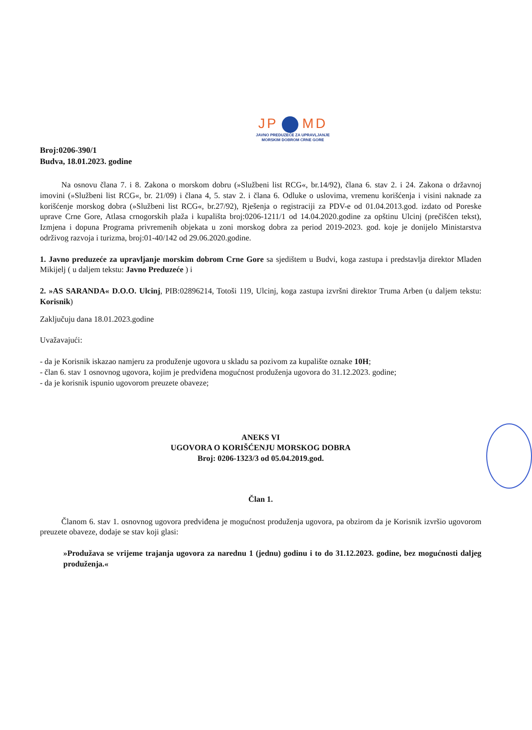JP MD
JAVNO PREDUZEĆE ZA UPRAVLJANJE
MORSKIM DOBROM CRNE GORE
Broj:0206-390/1
Budva, 18.01.2023. godine
Na osnovu člana 7. i 8. Zakona o morskom dobru (»Službeni list RCG«, br.14/92), člana 6. stav 2. i 24. Zakona o državnoj imovini (»Službeni list RCG«, br. 21/09) i člana 4, 5. stav 2. i člana 6. Odluke o uslovima, vremenu korišćenja i visini naknade za korišćenje morskog dobra (»Službeni list RCG«, br.27/92), Rješenja o registraciji za PDV-e od 01.04.2013.god. izdato od Poreske uprave Crne Gore, Atlasa crnogorskih plaža i kupališta broj:0206-1211/1 od 14.04.2020.godine za opštinu Ulcinj (prečišćen tekst), Izmjena i dopuna Programa privremenih objekata u zoni morskog dobra za period 2019-2023. god. koje je donijelo Ministarstva održivog razvoja i turizma, broj:01-40/142 od 29.06.2020.godine.
1. Javno preduzeće za upravljanje morskim dobrom Crne Gore sa sjedištem u Budvi, koga zastupa i predstavlja direktor Mladen Mikijelj ( u daljem tekstu: Javno Preduzeće ) i
2. »AS SARANDA« D.O.O. Ulcinj, PIB:02896214, Totoši 119, Ulcinj, koga zastupa izvršni direktor Truma Arben (u daljem tekstu: Korisnik)
Zaključuju dana 18.01.2023.godine
Uvažavajući:
- da je Korisnik iskazao namjeru za produženje ugovora u skladu sa pozivom za kupalište oznake 10H;
- član 6. stav 1 osnovnog ugovora, kojim je predviđena mogućnost produženja ugovora do 31.12.2023. godine;
- da je korisnik ispunio ugovorom preuzete obaveze;
ANEKS VI
UGOVORA O KORIŠĆENJU MORSKOG DOBRA
Broj: 0206-1323/3 od 05.04.2019.god.
Član 1.
Članom 6. stav 1. osnovnog ugovora predviđena je mogućnost produženja ugovora, pa obzirom da je Korisnik izvršio ugovorom preuzete obaveze, dodaje se stav koji glasi:
»Produžava se vrijeme trajanja ugovora za narednu 1 (jednu) godinu i to do 31.12.2023. godine, bez mogućnosti daljeg produženja.«